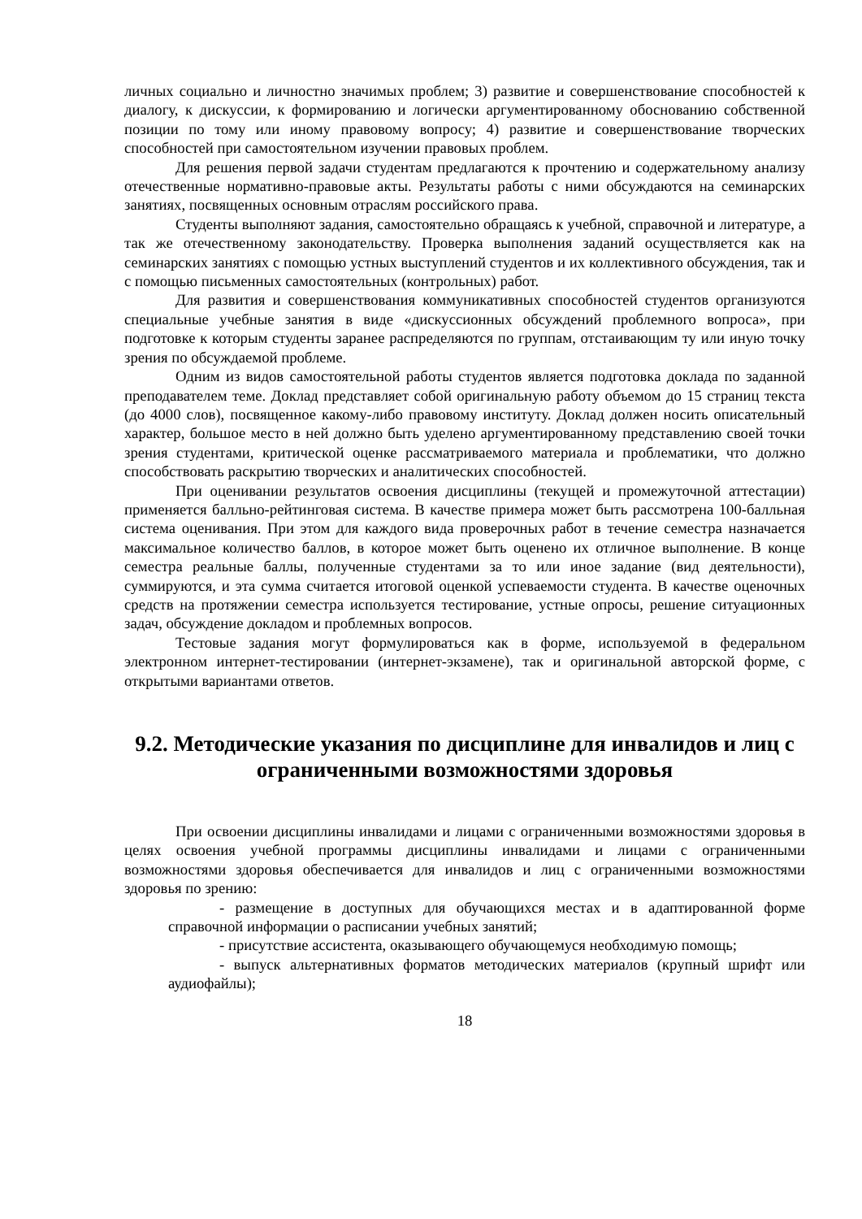личных социально и личностно значимых проблем; 3) развитие и совершенствование способностей к диалогу, к дискуссии, к формированию и логически аргументированному обоснованию собственной позиции по тому или иному правовому вопросу; 4) развитие и совершенствование творческих способностей при самостоятельном изучении правовых проблем.
Для решения первой задачи студентам предлагаются к прочтению и содержательному анализу отечественные нормативно-правовые акты. Результаты работы с ними обсуждаются на семинарских занятиях, посвященных основным отраслям российского права.
Студенты выполняют задания, самостоятельно обращаясь к учебной, справочной и литературе, а так же отечественному законодательству. Проверка выполнения заданий осуществляется как на семинарских занятиях с помощью устных выступлений студентов и их коллективного обсуждения, так и с помощью письменных самостоятельных (контрольных) работ.
Для развития и совершенствования коммуникативных способностей студентов организуются специальные учебные занятия в виде «дискуссионных обсуждений проблемного вопроса», при подготовке к которым студенты заранее распределяются по группам, отстаивающим ту или иную точку зрения по обсуждаемой проблеме.
Одним из видов самостоятельной работы студентов является подготовка доклада по заданной преподавателем теме. Доклад представляет собой оригинальную работу объемом до 15 страниц текста (до 4000 слов), посвященное какому-либо правовому институту. Доклад должен носить описательный характер, большое место в ней должно быть уделено аргументированному представлению своей точки зрения студентами, критической оценке рассматриваемого материала и проблематики, что должно способствовать раскрытию творческих и аналитических способностей.
При оценивании результатов освоения дисциплины (текущей и промежуточной аттестации) применяется балльно-рейтинговая система. В качестве примера может быть рассмотрена 100-балльная система оценивания. При этом для каждого вида проверочных работ в течение семестра назначается максимальное количество баллов, в которое может быть оценено их отличное выполнение. В конце семестра реальные баллы, полученные студентами за то или иное задание (вид деятельности), суммируются, и эта сумма считается итоговой оценкой успеваемости студента. В качестве оценочных средств на протяжении семестра используется тестирование, устные опросы, решение ситуационных задач, обсуждение докладом и проблемных вопросов.
Тестовые задания могут формулироваться как в форме, используемой в федеральном электронном интернет-тестировании (интернет-экзамене), так и оригинальной авторской форме, с открытыми вариантами ответов.
9.2. Методические указания по дисциплине для инвалидов и лиц с ограниченными возможностями здоровья
При освоении дисциплины инвалидами и лицами с ограниченными возможностями здоровья в целях освоения учебной программы дисциплины инвалидами и лицами с ограниченными возможностями здоровья обеспечивается для инвалидов и лиц с ограниченными возможностями здоровья по зрению:
- размещение в доступных для обучающихся местах и в адаптированной форме справочной информации о расписании учебных занятий;
- присутствие ассистента, оказывающего обучающемуся необходимую помощь;
- выпуск альтернативных форматов методических материалов (крупный шрифт или аудиофайлы);
18